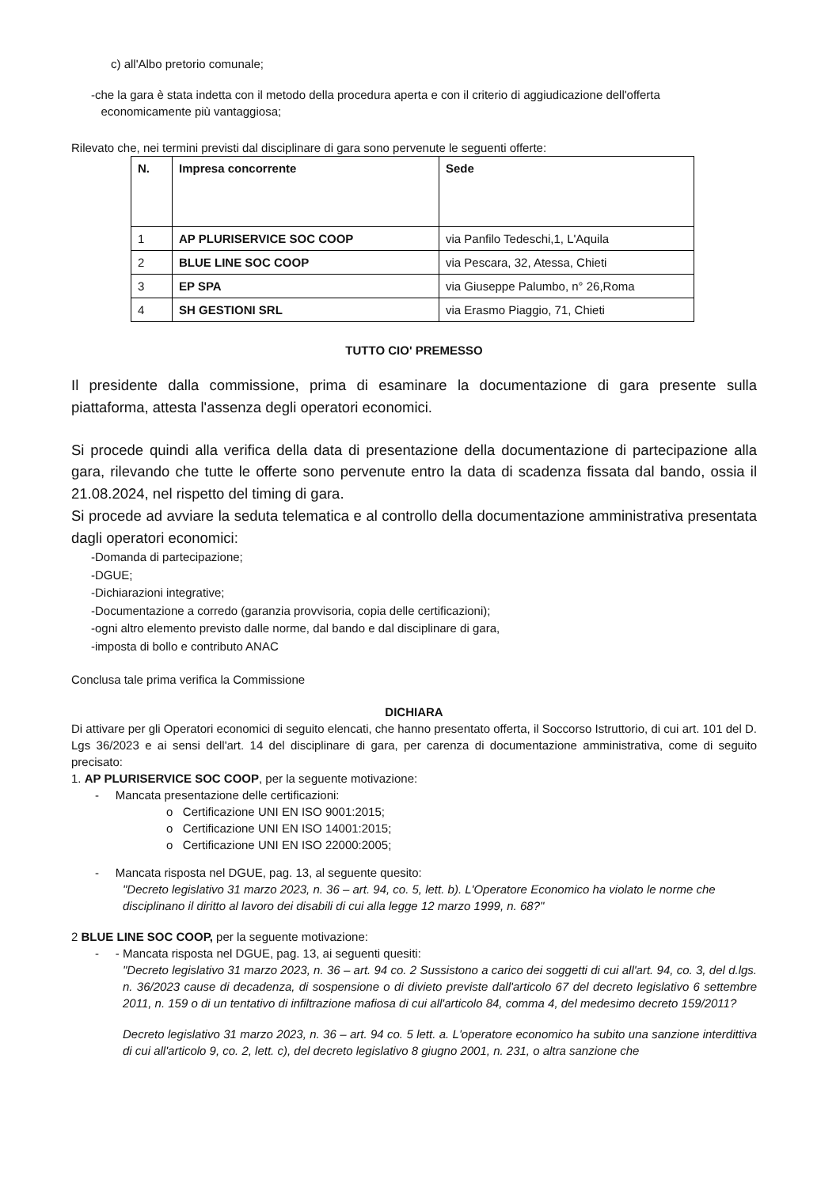c) all'Albo pretorio comunale;
-che la gara è stata indetta con il metodo della procedura aperta e con il criterio di aggiudicazione dell'offerta
economicamente più vantaggiosa;
Rilevato che, nei termini previsti dal disciplinare di gara sono pervenute le seguenti offerte:
| N. | Impresa concorrente | Sede |
| --- | --- | --- |
| 1 | AP PLURISERVICE SOC COOP | via Panfilo Tedeschi,1, L'Aquila |
| 2 | BLUE LINE SOC COOP | via Pescara, 32, Atessa, Chieti |
| 3 | EP SPA | via Giuseppe Palumbo, n° 26,Roma |
| 4 | SH GESTIONI SRL | via Erasmo Piaggio, 71, Chieti |
TUTTO CIO' PREMESSO
Il presidente dalla commissione, prima di esaminare la documentazione di gara presente sulla piattaforma, attesta l'assenza degli operatori economici.
Si procede quindi alla verifica della data di presentazione della documentazione di partecipazione alla gara, rilevando che tutte le offerte sono pervenute entro la data di scadenza fissata dal bando, ossia il 21.08.2024, nel rispetto del timing di gara.
Si procede ad avviare la seduta telematica e al controllo della documentazione amministrativa presentata dagli operatori economici:
-Domanda di partecipazione;
-DGUE;
-Dichiarazioni integrative;
-Documentazione a corredo (garanzia provvisoria, copia delle certificazioni);
-ogni altro elemento previsto dalle norme, dal bando e dal disciplinare di gara,
-imposta di bollo e contributo ANAC
Conclusa tale prima verifica la Commissione
DICHIARA
Di attivare per gli Operatori economici di seguito elencati, che hanno presentato offerta, il Soccorso Istruttorio, di cui art. 101 del D. Lgs 36/2023 e ai sensi dell'art. 14 del disciplinare di gara, per carenza di documentazione amministrativa, come di seguito precisato:
1. AP PLURISERVICE SOC COOP, per la seguente motivazione:
- Mancata presentazione delle certificazioni:
o Certificazione UNI EN ISO 9001:2015;
o Certificazione UNI EN ISO 14001:2015;
o Certificazione UNI EN ISO 22000:2005;
- Mancata risposta nel DGUE, pag. 13, al seguente quesito:
"Decreto legislativo 31 marzo 2023, n. 36 – art. 94, co. 5, lett. b). L'Operatore Economico ha violato le norme che disciplinano il diritto al lavoro dei disabili di cui alla legge 12 marzo 1999, n. 68?"
2 BLUE LINE SOC COOP, per la seguente motivazione:
- - Mancata risposta nel DGUE, pag. 13, ai seguenti quesiti:
"Decreto legislativo 31 marzo 2023, n. 36 – art. 94 co. 2 Sussistono a carico dei soggetti di cui all'art. 94, co. 3, del d.lgs. n. 36/2023 cause di decadenza, di sospensione o di divieto previste dall'articolo 67 del decreto legislativo 6 settembre 2011, n. 159 o di un tentativo di infiltrazione mafiosa di cui all'articolo 84, comma 4, del medesimo decreto 159/2011?
Decreto legislativo 31 marzo 2023, n. 36 – art. 94 co. 5 lett. a. L'operatore economico ha subito una sanzione interdittiva di cui all'articolo 9, co. 2, lett. c), del decreto legislativo 8 giugno 2001, n. 231, o altra sanzione che